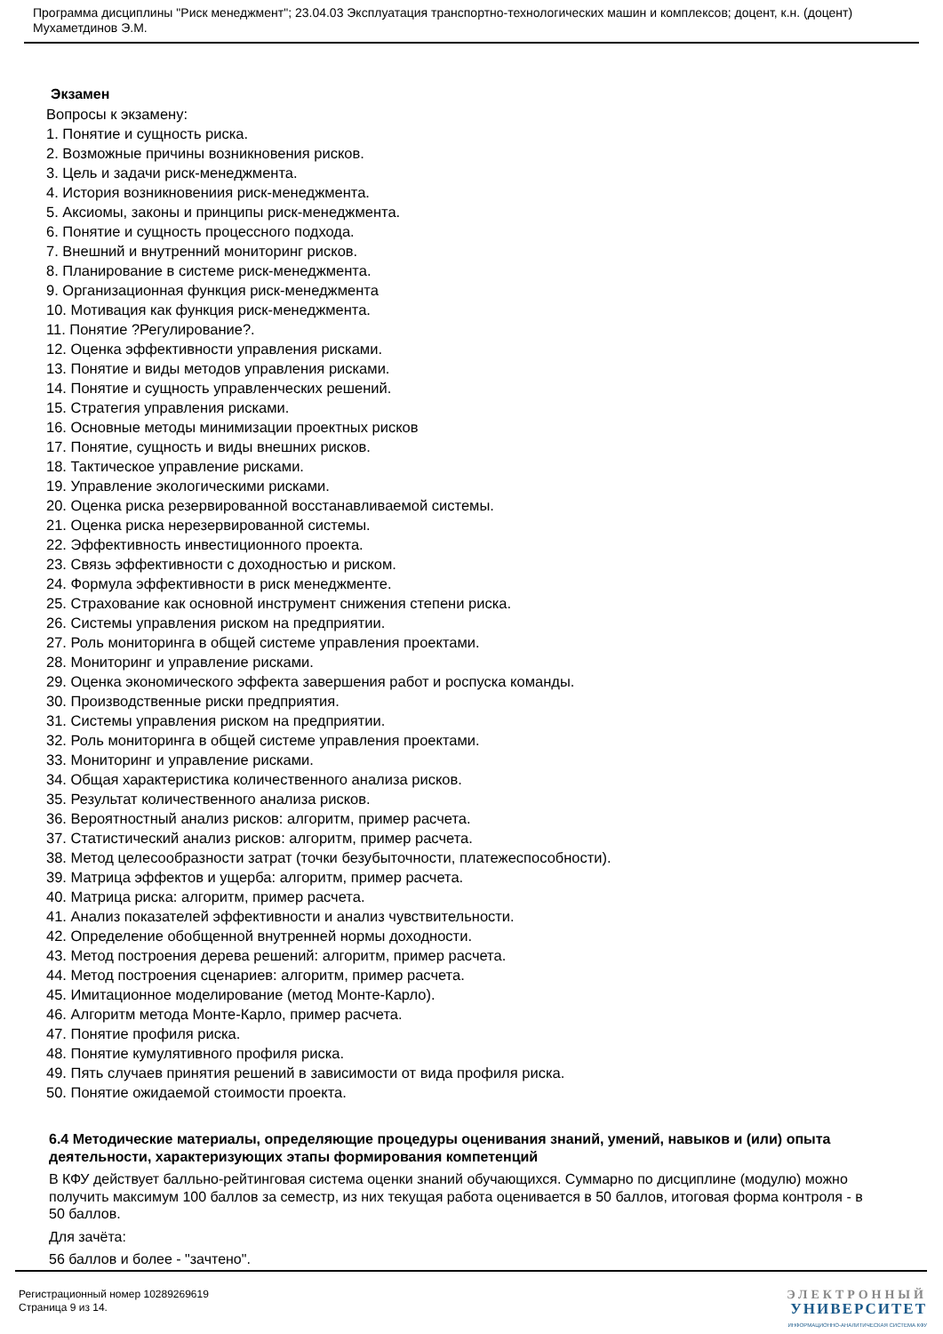Программа дисциплины "Риск менеджмент"; 23.04.03 Эксплуатация транспортно-технологических машин и комплексов; доцент, к.н. (доцент) Мухаметдинов Э.М.
Экзамен
Вопросы к экзамену:
1. Понятие и сущность риска.
2. Возможные причины возникновения рисков.
3. Цель и задачи риск-менеджмента.
4. История возникновениия риск-менеджмента.
5. Аксиомы, законы и принципы риск-менеджмента.
6. Понятие и сущность процессного подхода.
7. Внешний и внутренний мониторинг рисков.
8. Планирование в системе риск-менеджмента.
9. Организационная функция риск-менеджмента
10. Мотивация как функция риск-менеджмента.
11. Понятие ?Регулирование?.
12. Оценка эффективности управления рисками.
13. Понятие и виды методов управления рисками.
14. Понятие и сущность управленческих решений.
15. Стратегия управления рисками.
16. Основные методы минимизации проектных рисков
17. Понятие, сущность и виды внешних рисков.
18. Тактическое управление рисками.
19. Управление экологическими рисками.
20. Оценка риска резервированной восстанавливаемой системы.
21. Оценка риска нерезервированной системы.
22. Эффективность инвестиционного проекта.
23. Связь эффективности с доходностью и риском.
24. Формула эффективности в риск менеджменте.
25. Страхование как основной инструмент снижения степени риска.
26. Системы управления риском на предприятии.
27. Роль мониторинга в общей системе управления проектами.
28. Мониторинг и управление рисками.
29. Оценка экономического эффекта завершения работ и роспуска команды.
30. Производственные риски предприятия.
31. Системы управления риском на предприятии.
32. Роль мониторинга в общей системе управления проектами.
33. Мониторинг и управление рисками.
34. Общая характеристика количественного анализа рисков.
35. Результат количественного анализа рисков.
36. Вероятностный анализ рисков: алгоритм, пример расчета.
37. Статистический анализ рисков: алгоритм, пример расчета.
38. Метод целесообразности затрат (точки безубыточности, платежеспособности).
39. Матрица эффектов и ущерба: алгоритм, пример расчета.
40. Матрица риска: алгоритм, пример расчета.
41. Анализ показателей эффективности и анализ чувствительности.
42. Определение обобщенной внутренней нормы доходности.
43. Метод построения дерева решений: алгоритм, пример расчета.
44. Метод построения сценариев: алгоритм, пример расчета.
45. Имитационное моделирование (метод Монте-Карло).
46. Алгоритм метода Монте-Карло, пример расчета.
47. Понятие профиля риска.
48. Понятие кумулятивного профиля риска.
49. Пять случаев принятия решений в зависимости от вида профиля риска.
50. Понятие ожидаемой стоимости проекта.
6.4 Методические материалы, определяющие процедуры оценивания знаний, умений, навыков и (или) опыта деятельности, характеризующих этапы формирования компетенций
В КФУ действует балльно-рейтинговая система оценки знаний обучающихся. Суммарно по дисциплине (модулю) можно получить максимум 100 баллов за семестр, из них текущая работа оценивается в 50 баллов, итоговая форма контроля - в 50 баллов.
Для зачёта:
56 баллов и более - "зачтено".
Регистрационный номер 10289269619
Страница 9 из 14.
ЭЛЕКТРОННЫЙ
УНИВЕРСИТЕТ
ИНФОРМАЦИОННО-АНАЛИТИЧЕСКАЯ СИСТЕМА КФУ